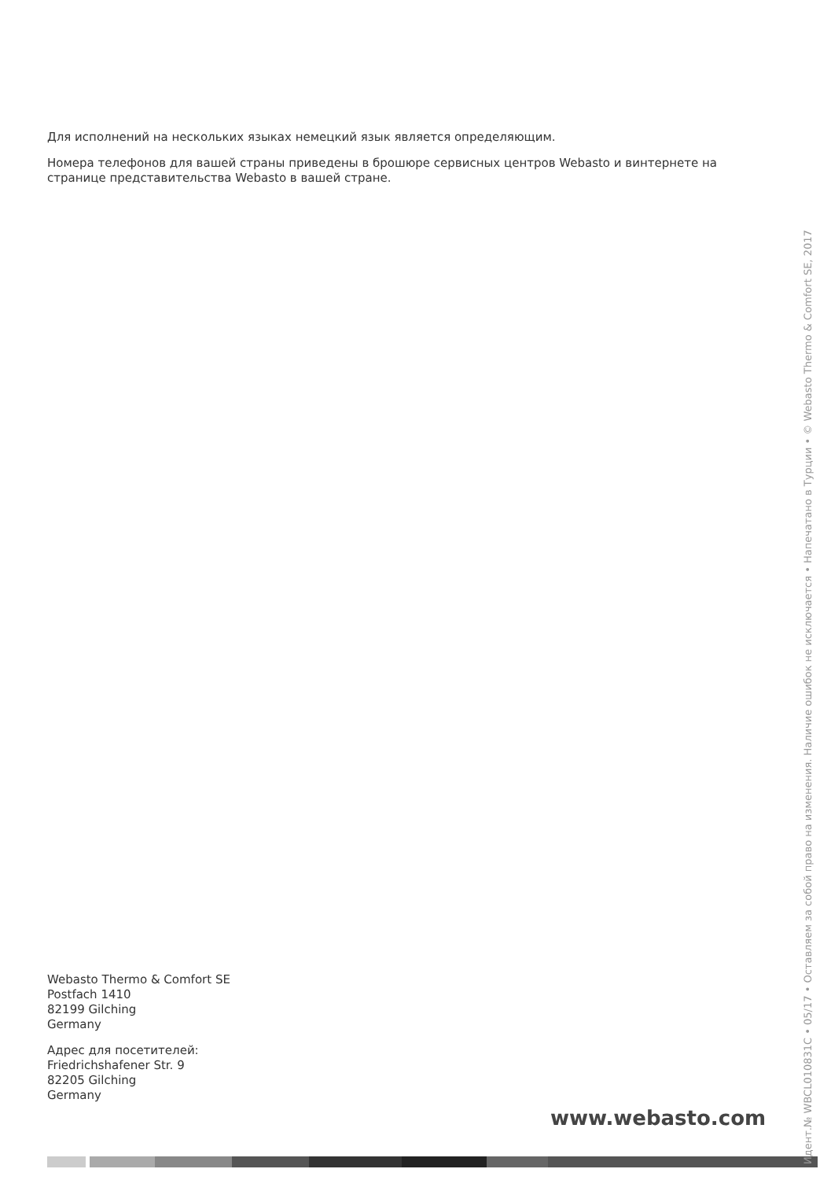Для исполнений на нескольких языках немецкий язык является определяющим.
Номера телефонов для вашей страны приведены в брошюре сервисных центров Webasto и винтернете на странице представительства Webasto в вашей стране.
Webasto Thermo & Comfort SE
Postfach 1410
82199 Gilching
Germany
Адрес для посетителей:
Friedrichshafener Str. 9
82205 Gilching
Germany
www.webasto.com
Идент.№ WBCL010831C • 05/17 • Оставляем за собой право на изменения. Наличие ошибок не исключается • Напечатано в Турции • © Webasto Thermo & Comfort SE, 2017